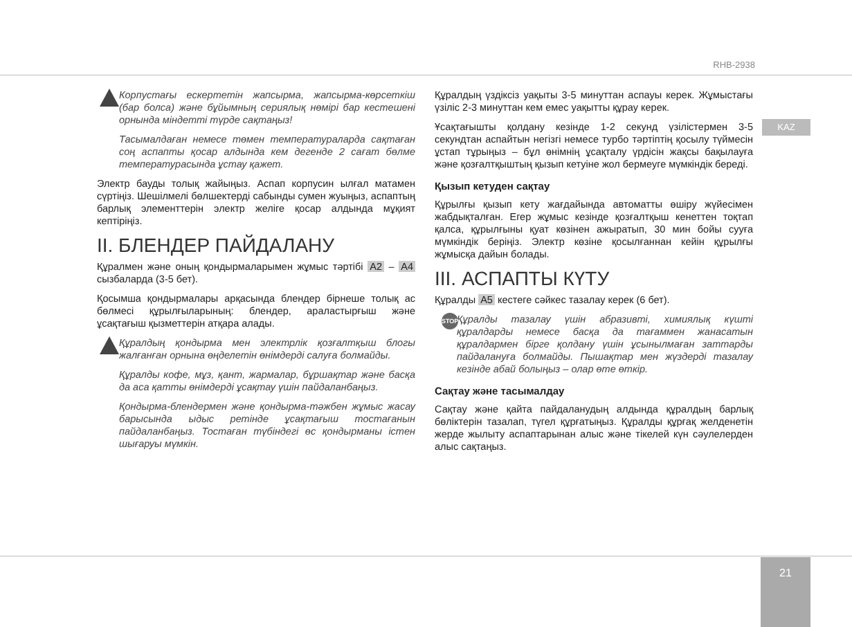RHB-2938
KAZ
Корпустағы ескертетін жапсырма, жапсырма-көрсеткіш (бар болса) және бұйымның сериялық нөмірі бар кестешені орнында міндетті түрде сақтаңыз!
Тасымалдаған немесе төмен температураларда сақтаған соң аспапты қосар алдында кем дегенде 2 сағат бөлме температурасында ұстау қажет.
Электр бауды толық жайыңыз. Аспап корпусин ылғал матамен сүртіңіз. Шешілмелі бөлшектерді сабынды сумен жуыңыз, аспаптың барлық элементтерін электр желіге қосар алдында мұқият кептіріңіз.
II. БЛЕНДЕР ПАЙДАЛАНУ
Құралмен және оның қондырмаларымен жұмыс тәртібі A2 – A4 сызбаларда (3-5 бет).
Қосымша қондырмалары арқасында блендер бірнеше толық ас бөлмесі құрылғыларының: блендер, араластырғыш және ұсақтағыш қызметтерін атқара алады.
Құралдың қондырма мен электрлік қозғалтқыш блогы жалғанған орнына өңделетін өнімдерді салуға болмайды.
Құралды кофе, мұз, қант, жармалар, бұршақтар және басқа да аса қатты өнімдерді ұсақтау үшін пайдаланбаңыз.
Қондырма-блендермен және қондырма-тәжбен жұмыс жасау барысында ыдыс ретінде ұсақтағыш тостағанын пайдаланбаңыз. Тостаған түбіндегі өс қондырманы істен шығаруы мүмкін.
Құралдың үздіксіз уақыты 3-5 минуттан аспауы керек. Жұмыстағы үзіліс 2-3 минуттан кем емес уақытты құрау керек.
Ұсақтағышты қолдану кезінде 1-2 секунд үзілістермен 3-5 секундтан аспайтын негізгі немесе турбо тәртіптің қосылу түймесін ұстап тұрыңыз – бұл өнімнің ұсақталу үрдісін жақсы бақылауға және қозғалтқыштың қызып кетуіне жол бермеуге мүмкіндік береді.
Қызып кетуден сақтау
Құрылғы қызып кету жағдайында автоматты өшіру жүйесімен жабдықталған. Егер жұмыс кезінде қозғалтқыш кенеттен тоқтап қалса, құрылғыны қуат көзінен ажыратып, 30 мин бойы сууға мүмкіндік беріңіз. Электр көзіне қосылғаннан кейін құрылғы жұмысқа дайын болады.
III. АСПАПТЫ КҮТУ
Құралды A5 кестеге сәйкес тазалау керек (6 бет).
STOP Құралды тазалау үшін абразивті, химиялық күшті құралдарды немесе басқа да тағаммен жанасатын құралдармен бірге қолдану үшін ұсынылмаған заттарды пайдалануға болмайды. Пышақтар мен жүздерді тазалау кезінде абай болыңыз – олар өте өткір.
Сақтау және тасымалдау
Сақтау және қайта пайдаланудың алдында құралдың барлық бөліктерін тазалап, түгел құрғатыңыз. Құралды құрғақ желденетін жерде жылыту аспаптарынан алыс және тікелей күн сәулелерден алыс сақтаңыз.
21